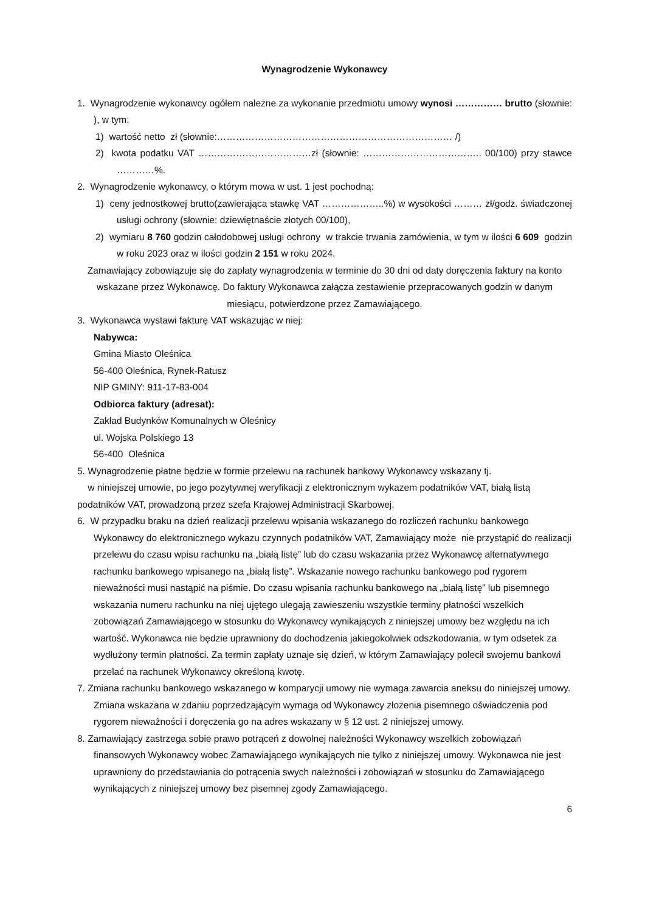Wynagrodzenie Wykonawcy
1. Wynagrodzenie wykonawcy ogółem należne za wykonanie przedmiotu umowy wynosi …………… brutto (słownie: ), w tym:
1) wartość netto zł (słownie:………………………………………………………………… /)
2) kwota podatku VAT ………………………………zł (słownie: ……………………………….. 00/100) przy stawce …………%.
2. Wynagrodzenie wykonawcy, o którym mowa w ust. 1 jest pochodną:
1) ceny jednostkowej brutto(zawierająca stawkę VAT ………………..%) w wysokości ……… zł/godz. świadczonej usługi ochrony (słownie: dziewiętnaście złotych 00/100),
2) wymiaru 8 760 godzin całodobowej usługi ochrony w trakcie trwania zamówienia, w tym w ilości 6 609 godzin w roku 2023 oraz w ilości godzin 2 151 w roku 2024.
Zamawiający zobowiązuje się do zapłaty wynagrodzenia w terminie do 30 dni od daty doręczenia faktury na konto wskazane przez Wykonawcę. Do faktury Wykonawca załącza zestawienie przepracowanych godzin w danym miesiącu, potwierdzone przez Zamawiającego.
3. Wykonawca wystawi fakturę VAT wskazując w niej:
Nabywca:
Gmina Miasto Oleśnica
56-400 Oleśnica, Rynek-Ratusz
NIP GMINY: 911-17-83-004
Odbiorca faktury (adresat):
Zakład Budynków Komunalnych w Oleśnicy
ul. Wojska Polskiego 13
56-400 Oleśnica
5. Wynagrodzenie płatne będzie w formie przelewu na rachunek bankowy Wykonawcy wskazany tj.
w niniejszej umowie, po jego pozytywnej weryfikacji z elektronicznym wykazem podatników VAT, białą listą podatników VAT, prowadzoną przez szefa Krajowej Administracji Skarbowej.
6. W przypadku braku na dzień realizacji przelewu wpisania wskazanego do rozliczeń rachunku bankowego Wykonawcy do elektronicznego wykazu czynnych podatników VAT, Zamawiający może nie przystąpić do realizacji przelewu do czasu wpisu rachunku na „białą listę” lub do czasu wskazania przez Wykonawcę alternatywnego rachunku bankowego wpisanego na „białą listę”. Wskazanie nowego rachunku bankowego pod rygorem nieważności musi nastąpić na piśmie. Do czasu wpisania rachunku bankowego na „białą listę” lub pisemnego wskazania numeru rachunku na niej ujętego ulegają zawieszeniu wszystkie terminy płatności wszelkich zobowiązań Zamawiającego w stosunku do Wykonawcy wynikających z niniejszej umowy bez względu na ich wartość. Wykonawca nie będzie uprawniony do dochodzenia jakiegokolwiek odszkodowania, w tym odsetek za wydłużony termin płatności. Za termin zapłaty uznaje się dzień, w którym Zamawiający polecił swojemu bankowi przelać na rachunek Wykonawcy określoną kwotę.
7. Zmiana rachunku bankowego wskazanego w komparycji umowy nie wymaga zawarcia aneksu do niniejszej umowy. Zmiana wskazana w zdaniu poprzedzającym wymaga od Wykonawcy złożenia pisemnego oświadczenia pod rygorem nieważności i doręczenia go na adres wskazany w § 12 ust. 2 niniejszej umowy.
8. Zamawiający zastrzega sobie prawo potrąceń z dowolnej należności Wykonawcy wszelkich zobowiązań finansowych Wykonawcy wobec Zamawiającego wynikających nie tylko z niniejszej umowy. Wykonawca nie jest uprawniony do przedstawiania do potrącenia swych należności i zobowiązań w stosunku do Zamawiającego wynikających z niniejszej umowy bez pisemnej zgody Zamawiającego.
6